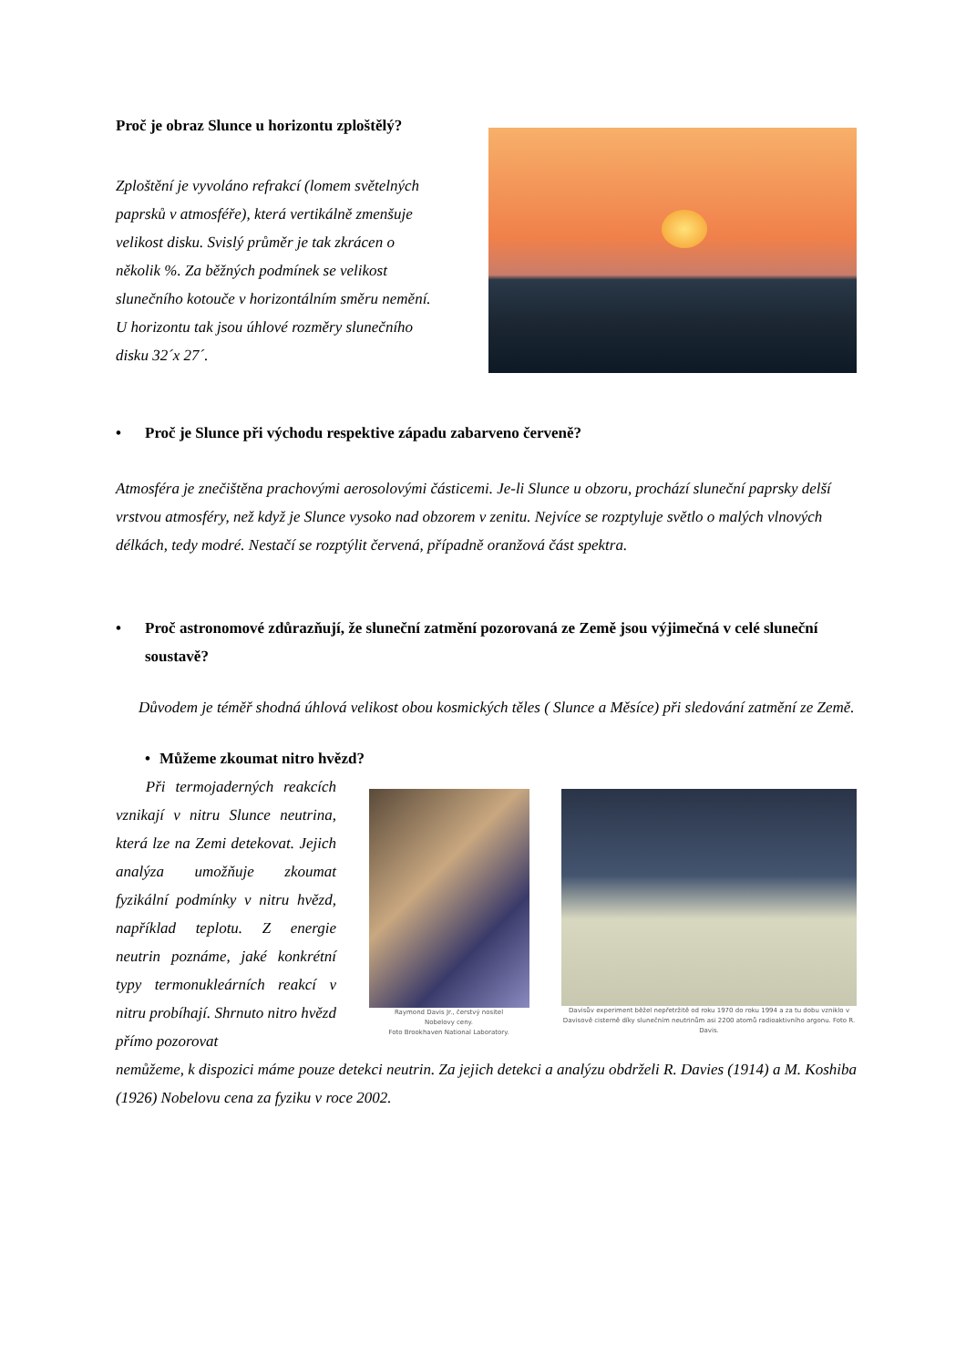Proč je obraz Slunce u horizontu zploštělý?
Zploštění je vyvoláno refrakcí (lomem světelných paprsků v atmosféře), která vertikálně zmenšuje velikost disku. Svislý průměr je tak zkrácen o několik %. Za běžných podmínek se velikost slunečního kotouče v horizontálním směru nemění. U horizontu tak jsou úhlové rozměry slunečního disku 32´x 27´.
• Proč je Slunce při východu respektive západu zabarveno červeně?
Atmosféra je znečištěna prachovými aerosolovými částicemi. Je-li Slunce u obzoru, prochází sluneční paprsky delší vrstvou atmosféry, než když je Slunce vysoko nad obzorem v zenitu. Nejvíce se rozptyluje světlo o malých vlnových délkách, tedy modré. Nestačí se rozptýlit červená, případně oranžová část spektra.
• Proč astronomové zdůrazňují, že sluneční zatmění pozorovaná ze Země jsou výjimečná v celé sluneční soustavě?
Důvodem je téměř shodná úhlová velikost obou kosmických těles ( Slunce a Měsíce) při sledování zatmění ze Země.
• Můžeme zkoumat nitro hvězd?
Při termojaderných reakcích vznikají v nitru Slunce neutrina, která lze na Zemi detekovat. Jejich analýza umožňuje zkoumat fyzikální podmínky v nitru hvězd, například teplotu. Z energie neutrin poznáme, jaké konkrétní typy termonukleárních reakcí v nitru probíhají. Shrnuto nitro hvězd přímo pozorovat
Raymond Davis Jr., čerstvý nositel
Nobelovy ceny.
Foto Brookhaven National Laboratory.
Davisův experiment běžel nepřetržitě od roku 1970 do roku 1994 a za tu dobu vzniklo v Davisově cisterně díky slunečním neutrinům asi 2200 atomů radioaktivního argonu. Foto R. Davis.
nemůžeme, k dispozici máme pouze detekci neutrin. Za jejich detekci a analýzu obdrželi R. Davies (1914) a M. Koshiba (1926) Nobelovu cena za fyziku v roce 2002.